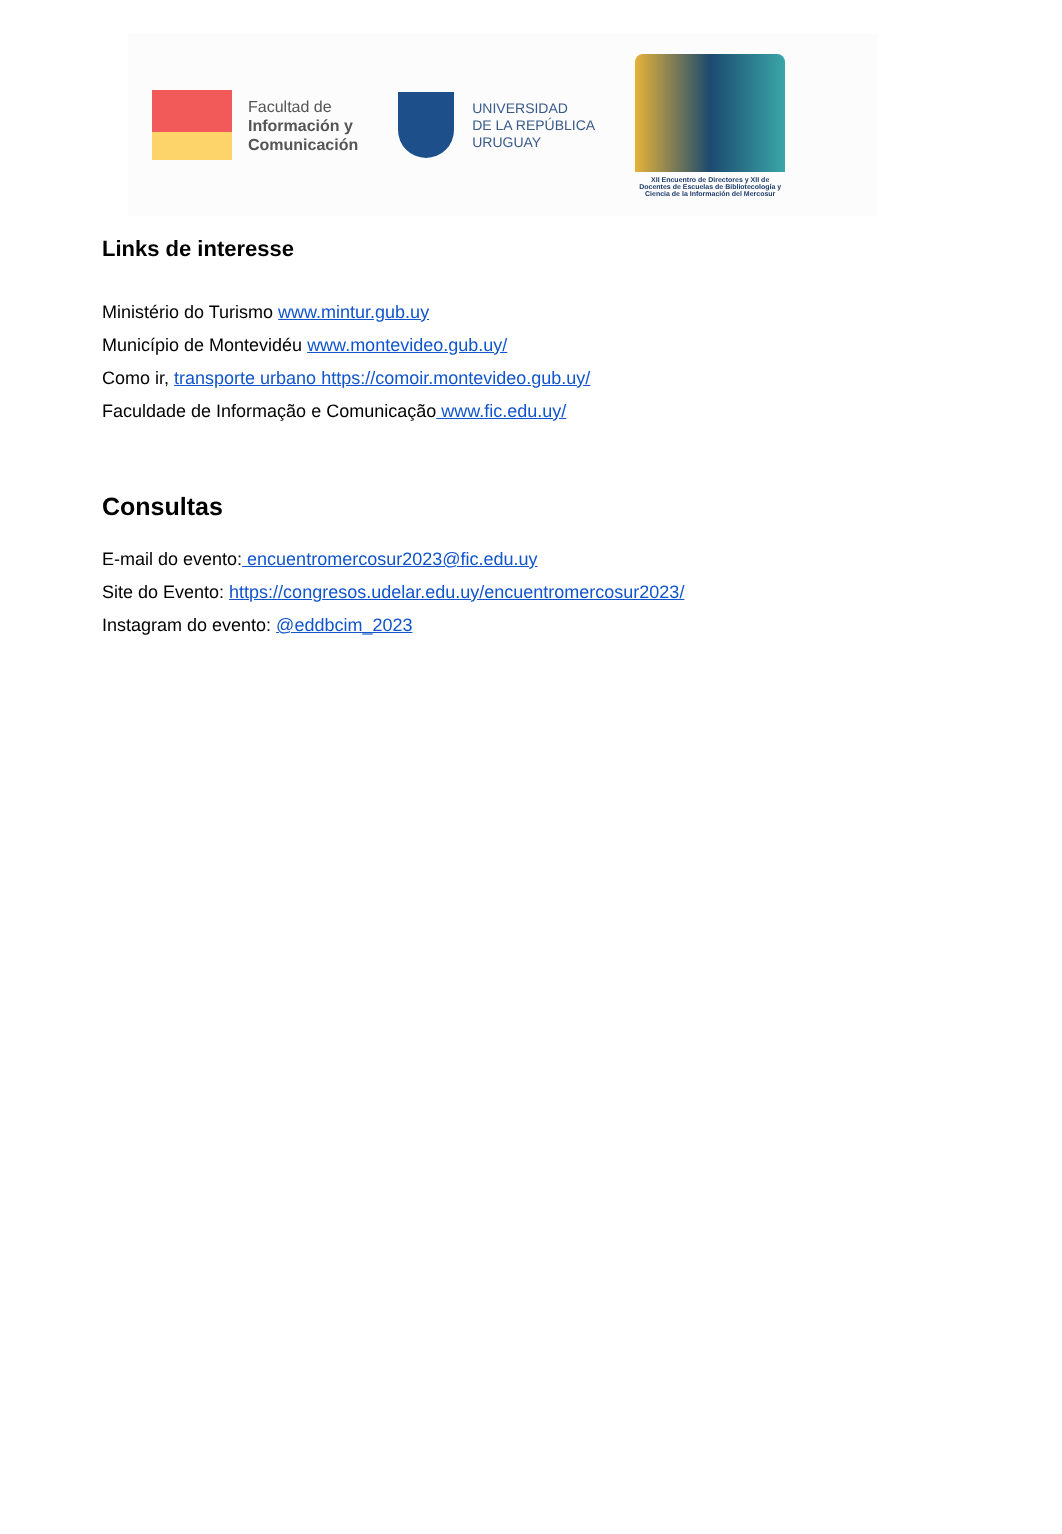Facultad de
Información y
Comunicación
UNIVERSIDAD
DE LA REPÚBLICA
URUGUAY
XII Encuentro de Directores y XII de Docentes de Escuelas de Bibliotecología y Ciencia de la Información del Mercosur
Links de interesse
Ministério do Turismo www.mintur.gub.uy
Município de Montevidéu www.montevideo.gub.uy/
Como ir, transporte urbano https://comoir.montevideo.gub.uy/
Faculdade de Informação e Comunicação www.fic.edu.uy/
Consultas
E-mail do evento: encuentromercosur2023@fic.edu.uy
Site do Evento: https://congresos.udelar.edu.uy/encuentromercosur2023/
Instagram do evento: @eddbcim_2023